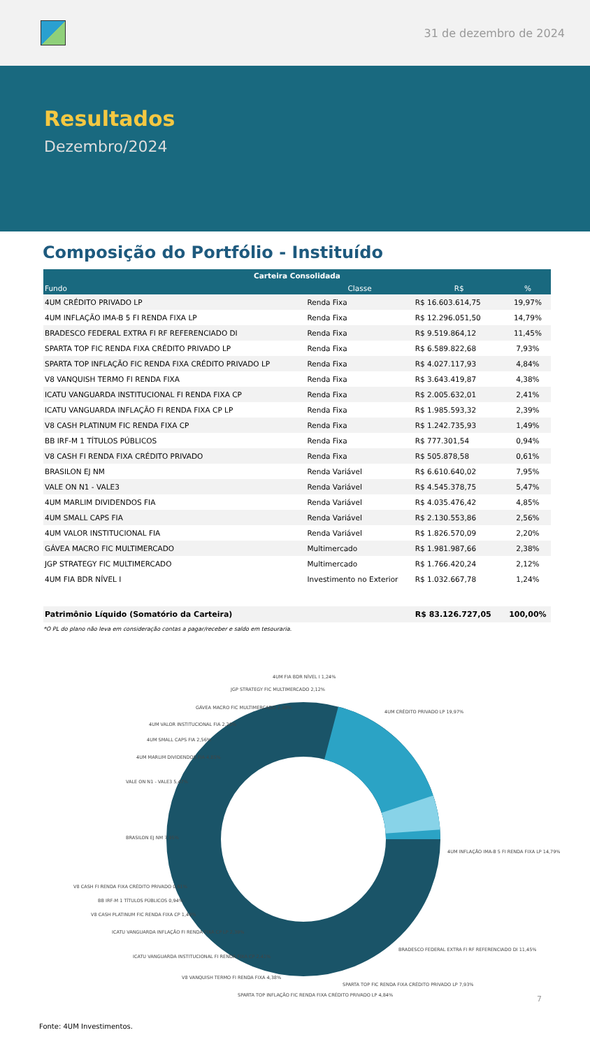31 de dezembro de 2024
Resultados
Dezembro/2024
Composição do Portfólio - Instituído
| Carteira Consolidada | | | |
| --- | --- | --- | --- |
| Fundo | Classe | R$ | % |
| 4UM CRÉDITO PRIVADO LP | Renda Fixa | R$ 16.603.614,75 | 19,97% |
| 4UM INFLAÇÃO IMA-B 5 FI RENDA FIXA LP | Renda Fixa | R$ 12.296.051,50 | 14,79% |
| BRADESCO FEDERAL EXTRA FI RF REFERENCIADO DI | Renda Fixa | R$ 9.519.864,12 | 11,45% |
| SPARTA TOP FIC RENDA FIXA CRÉDITO PRIVADO LP | Renda Fixa | R$ 6.589.822,68 | 7,93% |
| SPARTA TOP INFLAÇÃO FIC RENDA FIXA CRÉDITO PRIVADO LP | Renda Fixa | R$ 4.027.117,93 | 4,84% |
| V8 VANQUISH TERMO FI RENDA FIXA | Renda Fixa | R$ 3.643.419,87 | 4,38% |
| ICATU VANGUARDA INSTITUCIONAL FI RENDA FIXA CP | Renda Fixa | R$ 2.005.632,01 | 2,41% |
| ICATU VANGUARDA INFLAÇÃO FI RENDA FIXA CP LP | Renda Fixa | R$ 1.985.593,32 | 2,39% |
| V8 CASH PLATINUM FIC RENDA FIXA CP | Renda Fixa | R$ 1.242.735,93 | 1,49% |
| BB IRF-M 1 TÍTULOS PÚBLICOS | Renda Fixa | R$ 777.301,54 | 0,94% |
| V8 CASH FI RENDA FIXA CRÉDITO PRIVADO | Renda Fixa | R$ 505.878,58 | 0,61% |
| BRASILON EJ NM | Renda Variável | R$ 6.610.640,02 | 7,95% |
| VALE ON N1 - VALE3 | Renda Variável | R$ 4.545.378,75 | 5,47% |
| 4UM MARLIM DIVIDENDOS FIA | Renda Variável | R$ 4.035.476,42 | 4,85% |
| 4UM SMALL CAPS FIA | Renda Variável | R$ 2.130.553,86 | 2,56% |
| 4UM VALOR INSTITUCIONAL FIA | Renda Variável | R$ 1.826.570,09 | 2,20% |
| GÁVEA MACRO FIC MULTIMERCADO | Multimercado | R$ 1.981.987,66 | 2,38% |
| JGP STRATEGY FIC MULTIMERCADO | Multimercado | R$ 1.766.420,24 | 2,12% |
| 4UM FIA BDR NÍVEL I | Investimento no Exterior | R$ 1.032.667,78 | 1,24% |
| Patrimônio Líquido (Somatório da Carteira) | | R$ 83.126.727,05 | 100,00% |
*O PL do plano não leva em consideração contas a pagar/receber e saldo em tesouraria.
4UM CRÉDITO PRIVADO LP 19,97%
4UM INFLAÇÃO IMA-B 5 FI RENDA FIXA LP 14,79%
BRADESCO FEDERAL EXTRA FI RF REFERENCIADO DI 11,45%
SPARTA TOP FIC RENDA FIXA CRÉDITO PRIVADO LP 7,93%
SPARTA TOP INFLAÇÃO FIC RENDA FIXA CRÉDITO PRIVADO LP 4,84%
V8 VANQUISH TERMO FI RENDA FIXA 4,38%
ICATU VANGUARDA INSTITUCIONAL FI RENDA FIXA CP 2,41%
ICATU VANGUARDA INFLAÇÃO FI RENDA FIXA CP LP 2,39%
V8 CASH PLATINUM FIC RENDA FIXA CP 1,49%
BB IRF-M 1 TÍTULOS PÚBLICOS 0,94%
V8 CASH FI RENDA FIXA CRÉDITO PRIVADO 0,61%
BRASILON EJ NM 7,95%
VALE ON N1 - VALE3 5,47%
4UM MARLIM DIVIDENDOS FIA 4,85%
4UM SMALL CAPS FIA 2,56%
4UM VALOR INSTITUCIONAL FIA 2,20%
GÁVEA MACRO FIC MULTIMERCADO 2,38%
JGP STRATEGY FIC MULTIMERCADO 2,12%
4UM FIA BDR NÍVEL I 1,24%
7
Fonte: 4UM Investimentos.